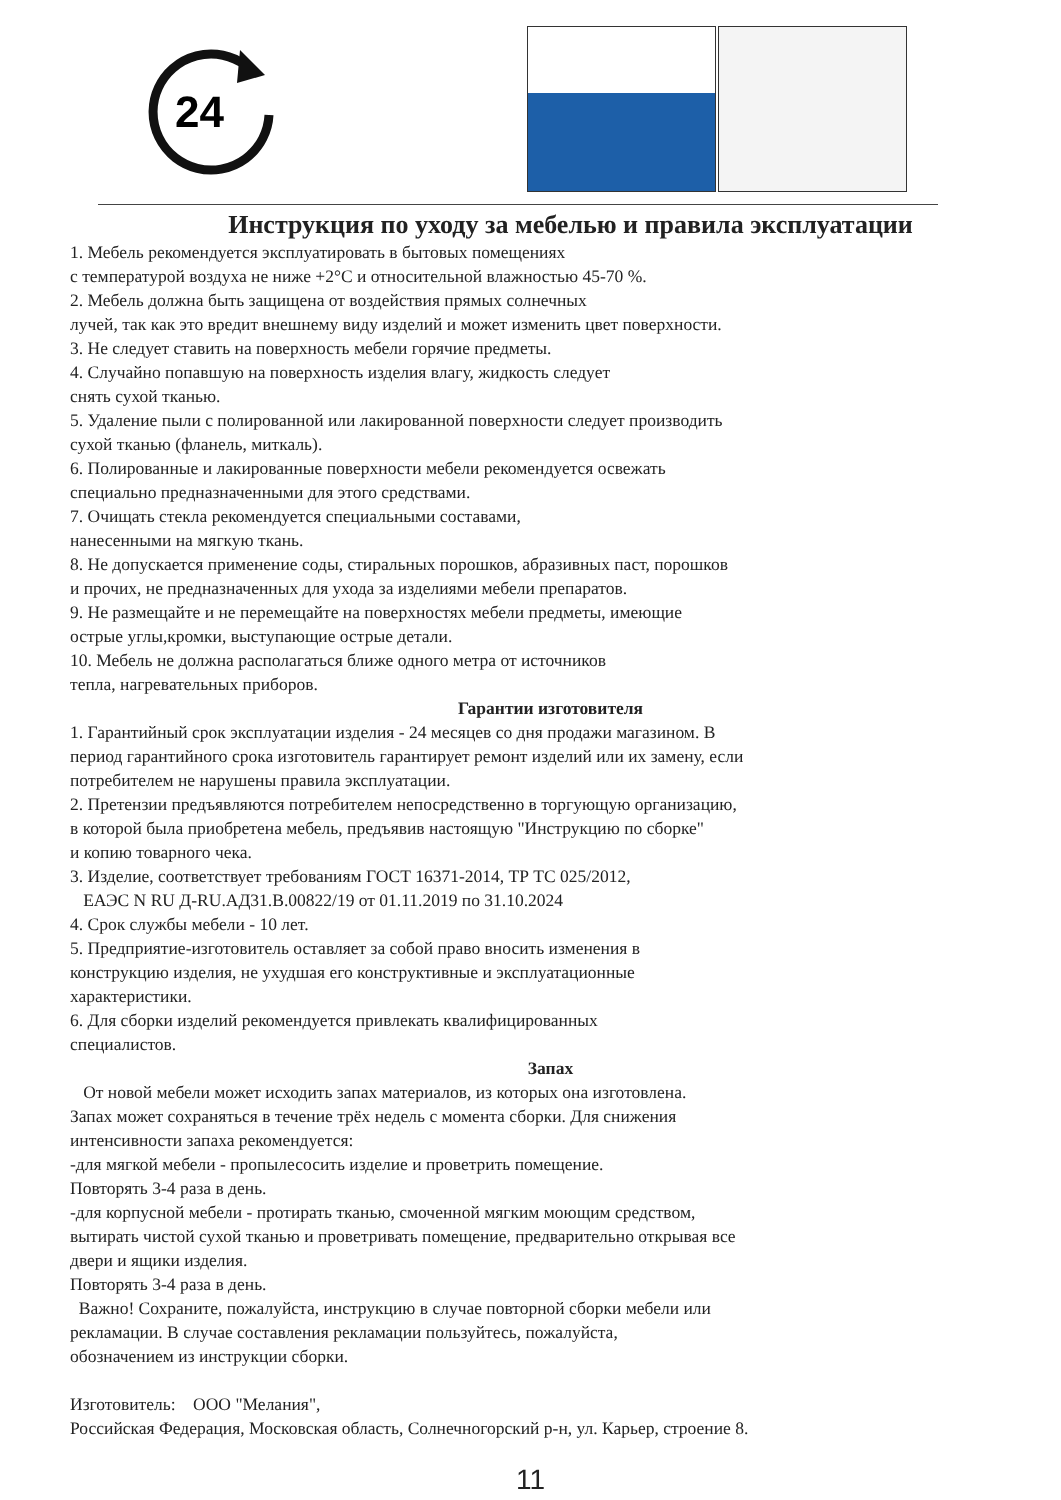24
Инструкция по уходу за мебелью и правила эксплуатации
1. Мебель рекомендуется эксплуатировать в бытовых помещениях
с температурой воздуха не ниже +2°С и относительной влажностью 45-70 %.
2. Мебель должна быть защищена от воздействия прямых солнечных
лучей, так как это вредит внешнему виду изделий и может изменить цвет поверхности.
3. Не следует ставить на поверхность мебели горячие предметы.
4. Случайно попавшую на поверхность изделия влагу, жидкость следует
снять сухой тканью.
5. Удаление пыли с полированной или лакированной поверхности следует производить
сухой тканью (фланель, миткаль).
6. Полированные и лакированные поверхности мебели рекомендуется освежать
специально предназначенными для этого средствами.
7. Очищать стекла рекомендуется специальными составами,
нанесенными на мягкую ткань.
8. Не допускается применение соды, стиральных порошков, абразивных паст, порошков
и прочих, не предназначенных для ухода за изделиями мебели препаратов.
9. Не размещайте и не перемещайте на поверхностях мебели предметы, имеющие
острые углы,кромки, выступающие острые детали.
10. Мебель не должна располагаться ближе одного метра от источников
тепла, нагревательных приборов.
Гарантии изготовителя
1. Гарантийный срок эксплуатации изделия - 24 месяцев со дня продажи магазином. В
период гарантийного срока изготовитель гарантирует ремонт изделий или их замену, если
потребителем не нарушены правила эксплуатации.
2. Претензии предъявляются потребителем непосредственно в торгующую организацию,
в которой была приобретена мебель, предъявив настоящую "Инструкцию по сборке"
и копию товарного чека.
3. Изделие, соответствует требованиям ГОСТ 16371-2014, ТР ТС 025/2012,
ЕАЭС N RU Д-RU.АД31.В.00822/19 от 01.11.2019 по 31.10.2024
4. Срок службы мебели - 10 лет.
5. Предприятие-изготовитель оставляет за собой право вносить изменения в
конструкцию изделия, не ухудшая его конструктивные и эксплуатационные
характеристики.
6. Для сборки изделий рекомендуется привлекать квалифицированных
специалистов.
Запах
От новой мебели может исходить запах материалов, из которых она изготовлена.
Запах может сохраняться в течение трёх недель с момента сборки. Для снижения
интенсивности запаха рекомендуется:
-для мягкой мебели - пропылесосить изделие и проветрить помещение.
Повторять 3-4 раза в день.
-для корпусной мебели - протирать тканью, смоченной мягким моющим средством,
вытирать чистой сухой тканью и проветривать помещение, предварительно открывая все
двери и ящики изделия.
Повторять 3-4 раза в день.
Важно! Сохраните, пожалуйста, инструкцию в случае повторной сборки мебели или
рекламации. В случае составления рекламации пользуйтесь, пожалуйста,
обозначением из инструкции сборки.
Изготовитель: ООО "Мелания",
Российская Федерация, Московская область, Солнечногорский р-н, ул. Карьер, строение 8.
11